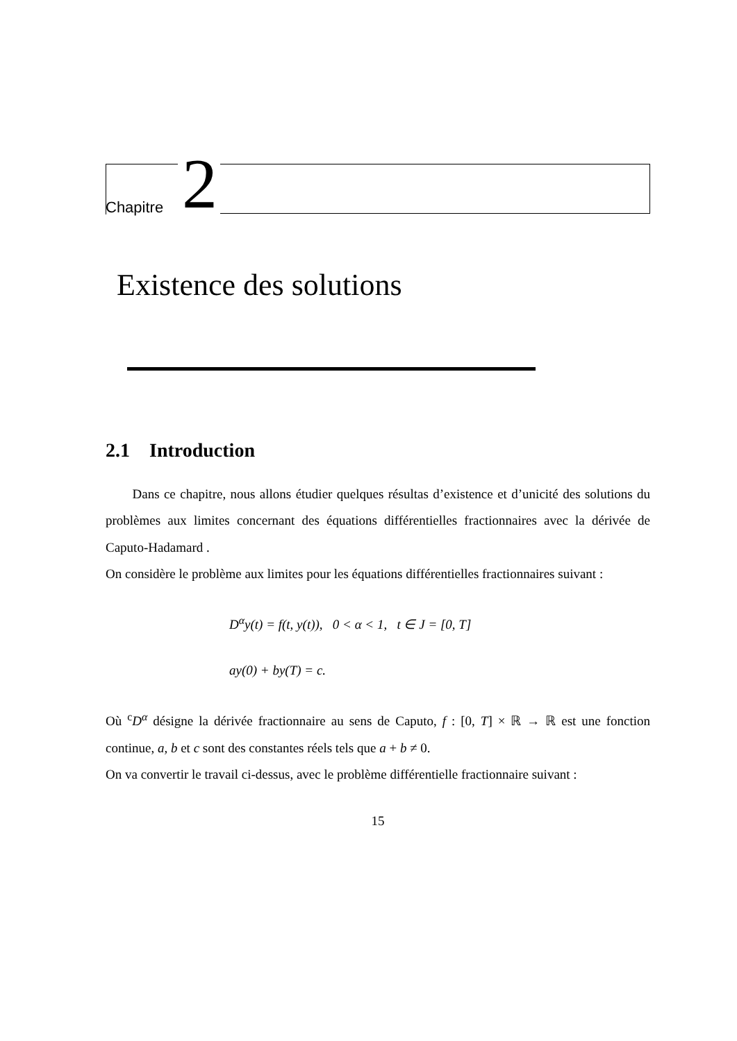Chapitre 2
Existence des solutions
2.1 Introduction
Dans ce chapitre, nous allons étudier quelques résultas d’existence et d’unicité des solutions du problèmes aux limites concernant des équations différentielles fractionnaires avec la dérivée de Caputo-Hadamard .
On considère le problème aux limites pour les équations différentielles fractionnaires suivant :
D<sup>α</sup>y(t) = f(t, y(t)), 0 < α < 1, t ∈ J = [0, T]
ay(0) + by(T) = c.
Où <sup>c</sup>D<sup>α</sup> désigne la dérivée fractionnaire au sens de Caputo, f : [0, T] × ℝ → ℝ est une fonction continue, a, b et c sont des constantes réels tels que a + b ≠ 0.
On va convertir le travail ci-dessus, avec le problème différentielle fractionnaire suivant :
15